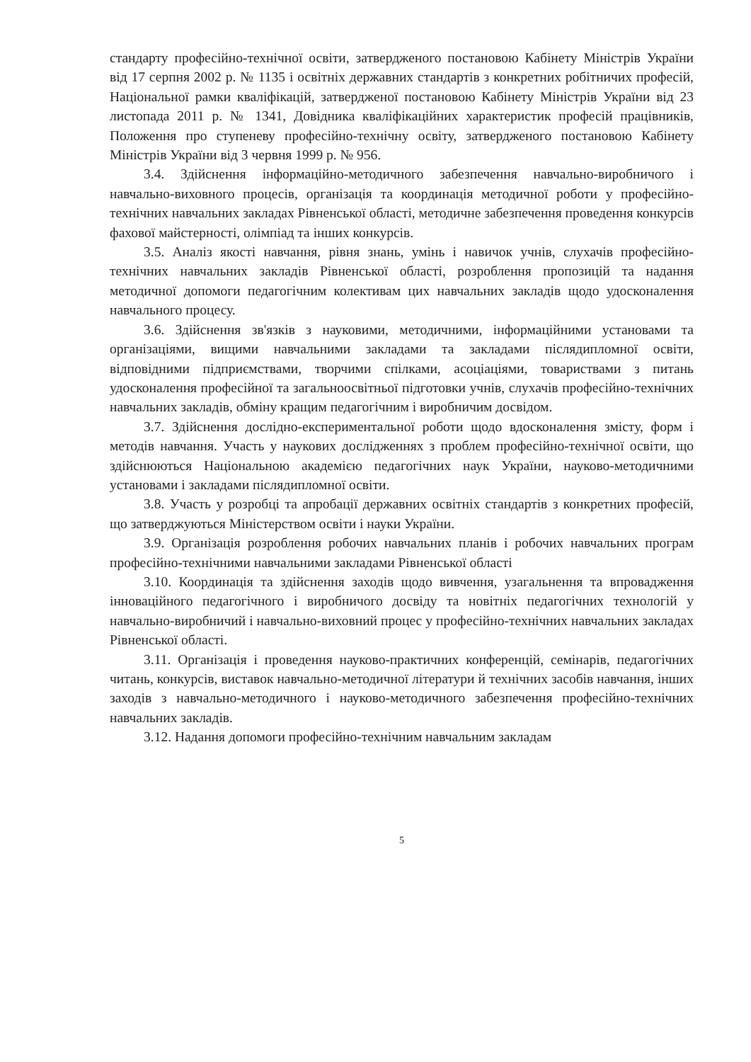стандарту професійно-технічної освіти, затвердженого постановою Кабінету Міністрів України від 17 серпня 2002 р. № 1135 і освітніх державних стандартів з конкретних робітничих професій, Національної рамки кваліфікацій, затвердженої постановою Кабінету Міністрів України від 23 листопада 2011 р. № 1341, Довідника кваліфікаційних характеристик професій працівників, Положення про ступеневу професійно-технічну освіту, затвердженого постановою Кабінету Міністрів України від 3 червня 1999 р. № 956.
3.4. Здійснення інформаційно-методичного забезпечення навчально-виробничого і навчально-виховного процесів, організація та координація методичної роботи у професійно-технічних навчальних закладах Рівненської області, методичне забезпечення проведення конкурсів фахової майстерності, олімпіад та інших конкурсів.
3.5. Аналіз якості навчання, рівня знань, умінь і навичок учнів, слухачів професійно-технічних навчальних закладів Рівненської області, розроблення пропозицій та надання методичної допомоги педагогічним колективам цих навчальних закладів щодо удосконалення навчального процесу.
3.6. Здійснення зв'язків з науковими, методичними, інформаційними установами та організаціями, вищими навчальними закладами та закладами післядипломної освіти, відповідними підприємствами, творчими спілками, асоціаціями, товариствами з питань удосконалення професійної та загальноосвітньої підготовки учнів, слухачів професійно-технічних навчальних закладів, обміну кращим педагогічним і виробничим досвідом.
3.7. Здійснення дослідно-експериментальної роботи щодо вдосконалення змісту, форм і методів навчання. Участь у наукових дослідженнях з проблем професійно-технічної освіти, що здійснюються Національною академією педагогічних наук України, науково-методичними установами і закладами післядипломної освіти.
3.8. Участь у розробці та апробації державних освітніх стандартів з конкретних професій, що затверджуються Міністерством освіти і науки України.
3.9. Організація розроблення робочих навчальних планів і робочих навчальних програм професійно-технічними навчальними закладами Рівненської області
3.10. Координація та здійснення заходів щодо вивчення, узагальнення та впровадження інноваційного педагогічного і виробничого досвіду та новітніх педагогічних технологій у навчально-виробничий і навчально-виховний процес у професійно-технічних навчальних закладах Рівненської області.
3.11. Організація і проведення науково-практичних конференцій, семінарів, педагогічних читань, конкурсів, виставок навчально-методичної літератури й технічних засобів навчання, інших заходів з навчально-методичного і науково-методичного забезпечення професійно-технічних навчальних закладів.
3.12. Надання допомоги професійно-технічним навчальним закладам
5